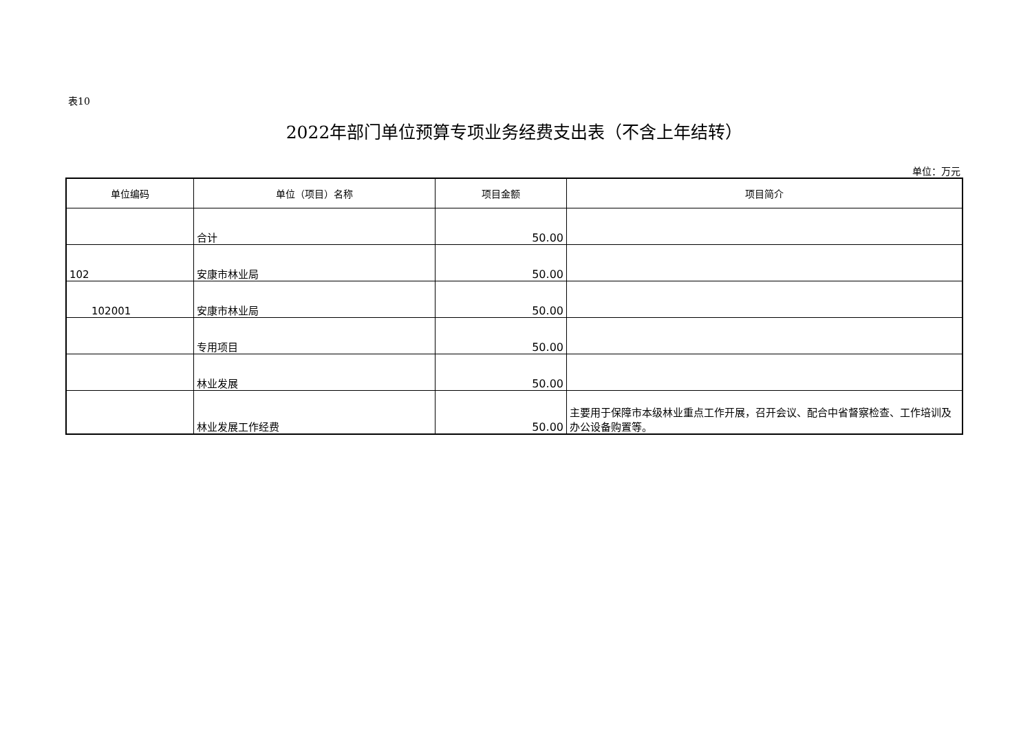表10
2022年部门单位预算专项业务经费支出表（不含上年结转）
单位：万元
| 单位编码 | 单位（项目）名称 | 项目金额 | 项目简介 |
| --- | --- | --- | --- |
| | 合计 | 50.00 | |
| 102 | 安康市林业局 | 50.00 | |
| 102001 | 安康市林业局 | 50.00 | |
| | 专用项目 | 50.00 | |
| | 林业发展 | 50.00 | |
| | 林业发展工作经费 | 50.00 | 主要用于保障市本级林业重点工作开展，召开会议、配合中省督察检查、工作培训及办公设备购置等。 |